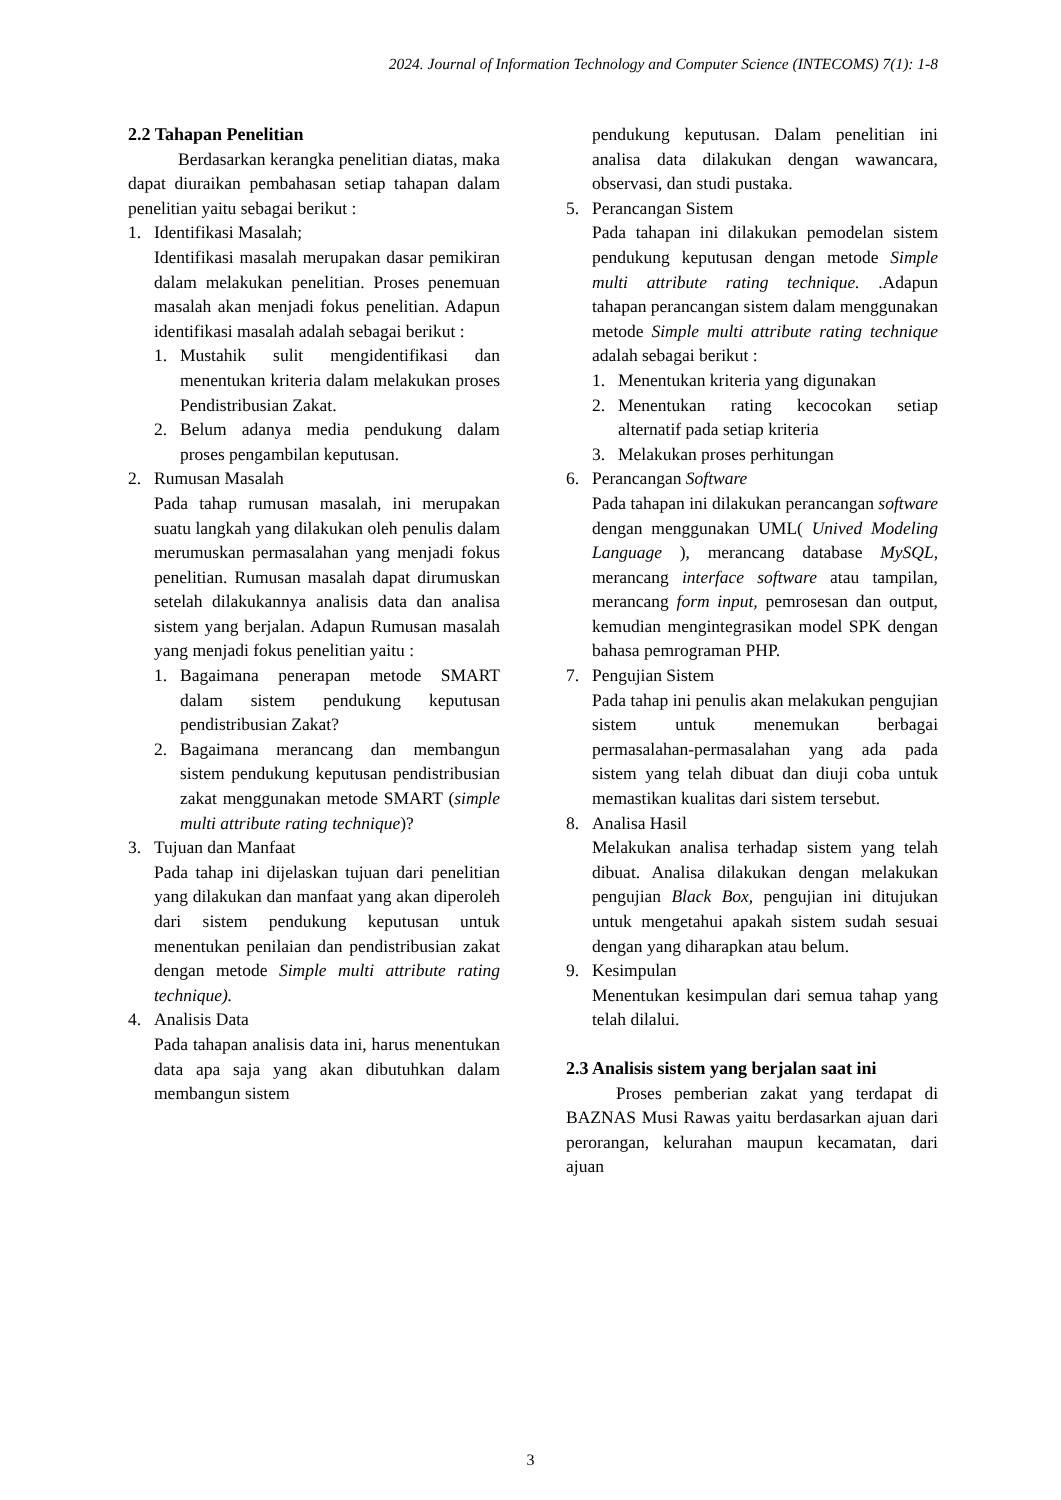2024. Journal of Information Technology and Computer Science (INTECOMS) 7(1): 1-8
2.2 Tahapan Penelitian
Berdasarkan kerangka penelitian diatas, maka dapat diuraikan pembahasan setiap tahapan dalam penelitian yaitu sebagai berikut :
1. Identifikasi Masalah;
Identifikasi masalah merupakan dasar pemikiran dalam melakukan penelitian. Proses penemuan masalah akan menjadi fokus penelitian. Adapun identifikasi masalah adalah sebagai berikut :
1. Mustahik sulit mengidentifikasi dan menentukan kriteria dalam melakukan proses Pendistribusian Zakat.
2. Belum adanya media pendukung dalam proses pengambilan keputusan.
2. Rumusan Masalah
Pada tahap rumusan masalah, ini merupakan suatu langkah yang dilakukan oleh penulis dalam merumuskan permasalahan yang menjadi fokus penelitian. Rumusan masalah dapat dirumuskan setelah dilakukannya analisis data dan analisa sistem yang berjalan. Adapun Rumusan masalah yang menjadi fokus penelitian yaitu :
1. Bagaimana penerapan metode SMART dalam sistem pendukung keputusan pendistribusian Zakat?
2. Bagaimana merancang dan membangun sistem pendukung keputusan pendistribusian zakat menggunakan metode SMART (simple multi attribute rating technique)?
3. Tujuan dan Manfaat
Pada tahap ini dijelaskan tujuan dari penelitian yang dilakukan dan manfaat yang akan diperoleh dari sistem pendukung keputusan untuk menentukan penilaian dan pendistribusian zakat dengan metode Simple multi attribute rating technique).
4. Analisis Data
Pada tahapan analisis data ini, harus menentukan data apa saja yang akan dibutuhkan dalam membangun sistem
pendukung keputusan. Dalam penelitian ini analisa data dilakukan dengan wawancara, observasi, dan studi pustaka.
5. Perancangan Sistem
Pada tahapan ini dilakukan pemodelan sistem pendukung keputusan dengan metode Simple multi attribute rating technique. .Adapun tahapan perancangan sistem dalam menggunakan metode Simple multi attribute rating technique adalah sebagai berikut :
1. Menentukan kriteria yang digunakan
2. Menentukan rating kecocokan setiap alternatif pada setiap kriteria
3. Melakukan proses perhitungan
6. Perancangan Software
Pada tahapan ini dilakukan perancangan software dengan menggunakan UML( Unived Modeling Language ), merancang database MySQL, merancang interface software atau tampilan, merancang form input, pemrosesan dan output, kemudian mengintegrasikan model SPK dengan bahasa pemrograman PHP.
7. Pengujian Sistem
Pada tahap ini penulis akan melakukan pengujian sistem untuk menemukan berbagai permasalahan-permasalahan yang ada pada sistem yang telah dibuat dan diuji coba untuk memastikan kualitas dari sistem tersebut.
8. Analisa Hasil
Melakukan analisa terhadap sistem yang telah dibuat. Analisa dilakukan dengan melakukan pengujian Black Box, pengujian ini ditujukan untuk mengetahui apakah sistem sudah sesuai dengan yang diharapkan atau belum.
9. Kesimpulan
Menentukan kesimpulan dari semua tahap yang telah dilalui.
2.3 Analisis sistem yang berjalan saat ini
Proses pemberian zakat yang terdapat di BAZNAS Musi Rawas yaitu berdasarkan ajuan dari perorangan, kelurahan maupun kecamatan, dari ajuan
3